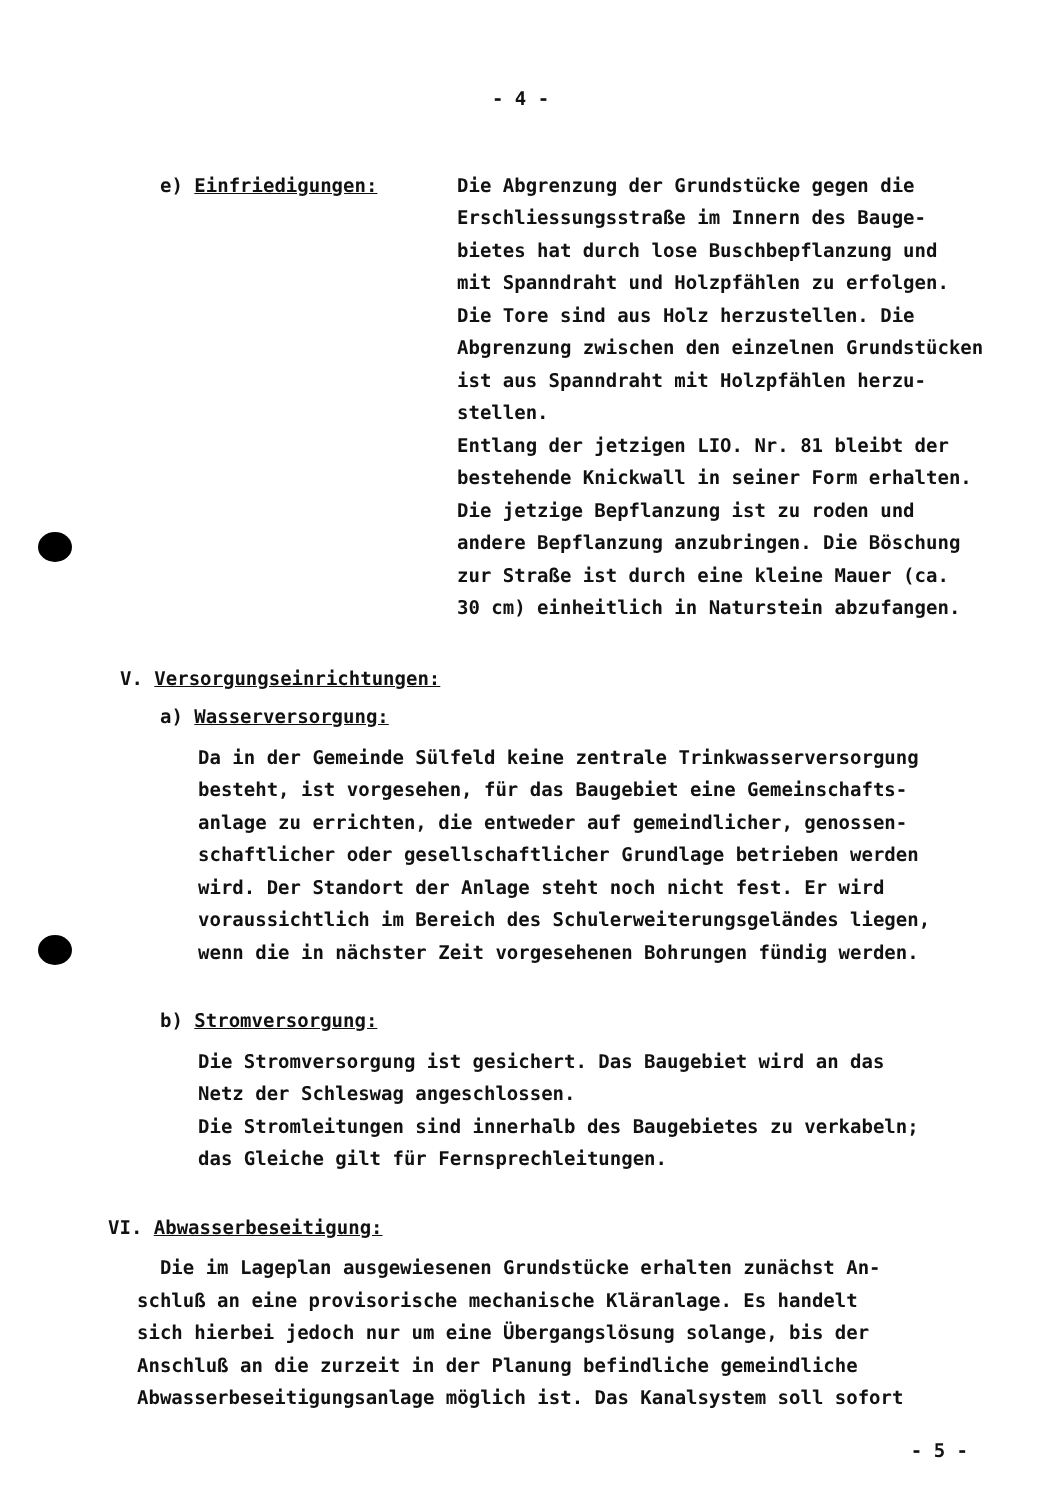- 4 -
e) Einfriedigungen: Die Abgrenzung der Grundstücke gegen die
Erschliessungsstraße im Innern des Bauge-
bietes hat durch lose Buschbepflanzung und
mit Spanndraht und Holzpfählen zu erfolgen.
Die Tore sind aus Holz herzustellen. Die
Abgrenzung zwischen den einzelnen Grundstücken
ist aus Spanndraht mit Holzpfählen herzu-
stellen.
Entlang der jetzigen LIO. Nr. 81 bleibt der
bestehende Knickwall in seiner Form erhalten.
Die jetzige Bepflanzung ist zu roden und
andere Bepflanzung anzubringen. Die Böschung
zur Straße ist durch eine kleine Mauer (ca.
30 cm) einheitlich in Naturstein abzufangen.
V. Versorgungseinrichtungen:
a) Wasserversorgung:
Da in der Gemeinde Sülfeld keine zentrale Trinkwasserversorgung
besteht, ist vorgesehen, für das Baugebiet eine Gemeinschafts-
anlage zu errichten, die entweder auf gemeindlicher, genossen-
schaftlicher oder gesellschaftlicher Grundlage betrieben werden
wird. Der Standort der Anlage steht noch nicht fest. Er wird
voraussichtlich im Bereich des Schulerweiterungsgeländes liegen,
wenn die in nächster Zeit vorgesehenen Bohrungen fündig werden.
b) Stromversorgung:
Die Stromversorgung ist gesichert. Das Baugebiet wird an das
Netz der Schleswag angeschlossen.
Die Stromleitungen sind innerhalb des Baugebietes zu verkabeln;
das Gleiche gilt für Fernsprechleitungen.
VI. Abwasserbeseitigung:
Die im Lageplan ausgewiesenen Grundstücke erhalten zunächst An-
schluß an eine provisorische mechanische Kläranlage. Es handelt
sich hierbei jedoch nur um eine Übergangslösung solange, bis der
Anschluß an die zurzeit in der Planung befindliche gemeindliche
Abwasserbeseitigungsanlage möglich ist. Das Kanalsystem soll sofort
- 5 -